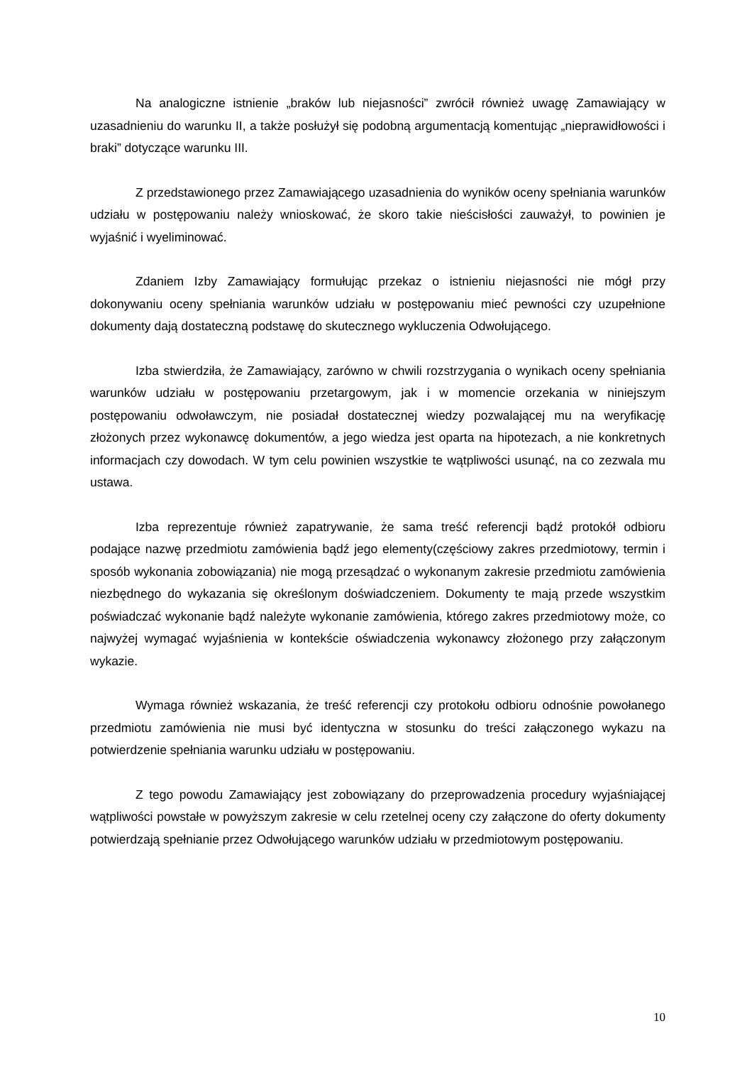Na analogiczne istnienie „braków lub niejasności” zwrócił również uwagę Zamawiający w uzasadnieniu do warunku II, a także posłużył się podobną argumentacją komentując „nieprawidłowości i braki” dotyczące warunku III.
Z przedstawionego przez Zamawiającego uzasadnienia do wyników oceny spełniania warunków udziału w postępowaniu należy wnioskować, że skoro takie nieścisłości zauważył, to powinien je wyjaśnić i wyeliminować.
Zdaniem Izby Zamawiający formułując przekaz o istnieniu niejasności nie mógł przy dokonywaniu oceny spełniania warunków udziału w postępowaniu mieć pewności czy uzupełnione dokumenty dają dostateczną podstawę do skutecznego wykluczenia Odwołującego.
Izba stwierdziła, że Zamawiający, zarówno w chwili rozstrzygania o wynikach oceny spełniania warunków udziału w postępowaniu przetargowym, jak i w momencie orzekania w niniejszym postępowaniu odwoławczym, nie posiadał dostatecznej wiedzy pozwalającej mu na weryfikację złożonych przez wykonawcę dokumentów, a jego wiedza jest oparta na hipotezach, a nie konkretnych informacjach czy dowodach. W tym celu powinien wszystkie te wątpliwości usunąć, na co zezwala mu ustawa.
Izba reprezentuje również zapatrywanie, że sama treść referencji bądź protokół odbioru podające nazwę przedmiotu zamówienia bądź jego elementy(częściowy zakres przedmiotowy, termin i sposób wykonania zobowiązania) nie mogą przesądzać o wykonanym zakresie przedmiotu zamówienia niezbędnego do wykazania się określonym doświadczeniem. Dokumenty te mają przede wszystkim poświadczać wykonanie bądź należyte wykonanie zamówienia, którego zakres przedmiotowy może, co najwyżej wymagać wyjaśnienia w kontekście oświadczenia wykonawcy złożonego przy załączonym wykazie.
Wymaga również wskazania, że treść referencji czy protokołu odbioru odnośnie powołanego przedmiotu zamówienia nie musi być identyczna w stosunku do treści załączonego wykazu na potwierdzenie spełniania warunku udziału w postępowaniu.
Z tego powodu Zamawiający jest zobowiązany do przeprowadzenia procedury wyjaśniającej wątpliwości powstałe w powyższym zakresie w celu rzetelnej oceny czy załączone do oferty dokumenty potwierdzają spełnianie przez Odwołującego warunków udziału w przedmiotowym postępowaniu.
10